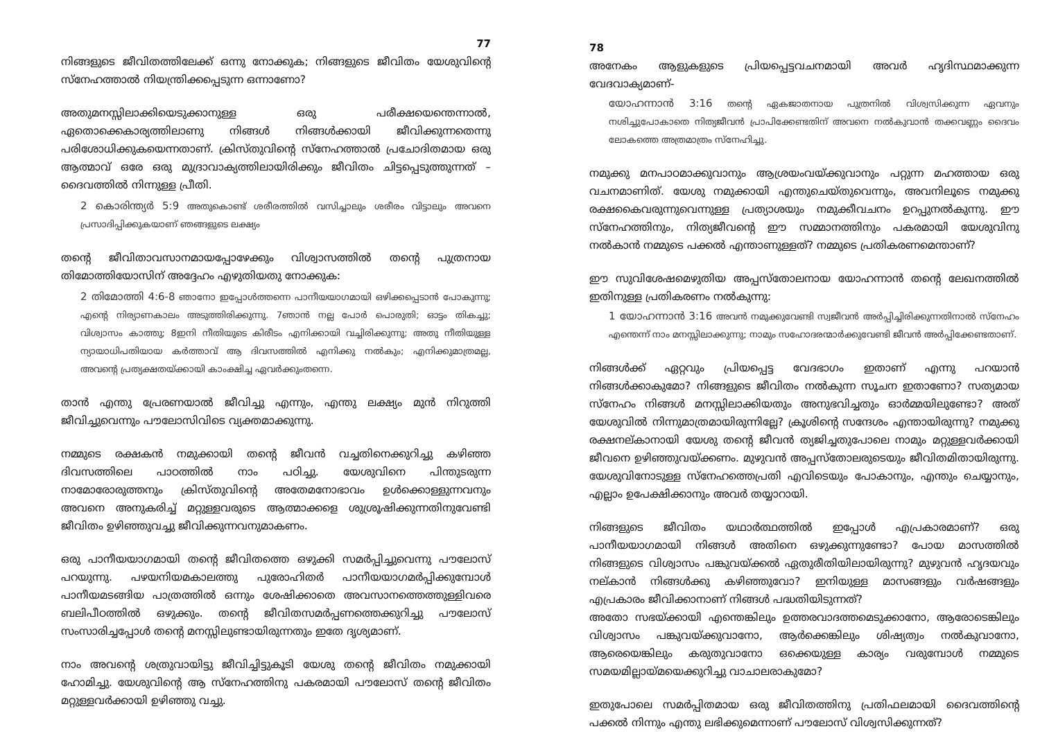77
നിങ്ങളുടെ ജീവിതത്തിലേക്ക് ഒന്നു നോക്കുക; നിങ്ങളുടെ ജീവിതം യേശുവിന്റെ സ്നേഹത്താൽ നിയന്ത്രിക്കപ്പെടുന്ന ഒന്നാണോ?
അതുമനസ്സിലാക്കിയെടുക്കാനുള്ള ഒരു പരീക്ഷയെന്തെന്നാൽ, ഏതൊക്കെകാര്യത്തിലാണു നിങ്ങൾ നിങ്ങൾക്കായി ജീവിക്കുന്നതെന്നു പരിശോധിക്കുകയെന്നതാണ്. ക്രിസ്തുവിന്റെ സ്നേഹത്താൽ പ്രചോദിതമായ ഒരു ആത്മാവ് ഒരേ ഒരു മുദ്രാവാക്യത്തിലായിരിക്കും ജീവിതം ചിട്ടപ്പെടുത്തുന്നത് – ദൈവത്തിൽ നിന്നുള്ള പ്രീതി.
2 കൊരിന്ത്യർ 5:9 അതുകൊണ്ട് ശരീരത്തിൽ വസിച്ചാലും ശരീരം വിട്ടാലും അവനെ പ്രസാദിപ്പിക്കുകയാണ് ഞങ്ങളുടെ ലക്ഷ്യം
തന്റെ ജീവിതാവസാനമായപ്പോഴേക്കും വിശ്വാസത്തിൽ തന്റെ പുത്രനായ തിമോത്തിയോസിന് അദ്ദേഹം എഴുതിയതു നോക്കുക:
2 തിമോത്തി 4:6-8 ഞാനോ ഇപ്പോൾത്തന്നെ പാനീയയാഗമായി ഒഴിക്കപ്പെടാൻ പോകുന്നു; എന്റെ നിര്യാണകാലം അടുത്തിരിക്കുന്നു. 7ഞാൻ നല്ല പോർ പൊരുതി; ഓട്ടം തികച്ചു; വിശ്വാസം കാത്തു; 8ഇനി നീതിയുടെ കിരീടം എനിക്കായി വച്ചിരിക്കുന്നു; അതു നീതിയുള്ള ന്യായാധിപതിയായ കർത്താവ് ആ ദിവസത്തിൽ എനിക്കു നൽകും; എനിക്കുമാത്രമല്ല, അവന്റെ പ്രത്യക്ഷതയ്ക്കായി കാംക്ഷിച്ച ഏവർക്കുംതന്നെ.
താൻ എന്തു പ്രേരണയാൽ ജീവിച്ചു എന്നും, എന്തു ലക്ഷ്യം മുൻ നിറുത്തി ജീവിച്ചുവെന്നും പൗലോസിവിടെ വ്യക്തമാക്കുന്നു.
നമ്മുടെ രക്ഷകൻ നമുക്കായി തന്റെ ജീവൻ വച്ചതിനെക്കുറിച്ചു കഴിഞ്ഞ ദിവസത്തിലെ പാഠത്തിൽ നാം പഠിച്ചു. യേശുവിനെ പിന്തുടരുന്ന നാമോരോരുത്തനും ക്രിസ്തുവിന്റെ അതേമനോഭാവം ഉൾക്കൊള്ളുന്നവനും അവനെ അനുകരിച്ച് മറ്റുള്ളവരുടെ ആത്മാക്കളെ ശുശ്രൂഷിക്കുന്നതിനുവേണ്ടി ജീവിതം ഉഴിഞ്ഞുവച്ചു ജീവിക്കുന്നവനുമാകണം.
ഒരു പാനീയയാഗമായി തന്റെ ജീവിതത്തെ ഒഴുക്കി സമർപ്പിച്ചുവെന്നു പൗലോസ് പറയുന്നു. പഴയനിയമകാലത്തു പുരോഹിതർ പാനീയയാഗമർപ്പിക്കുമ്പോൾ പാനീയമടങ്ങിയ പാത്രത്തിൽ ഒന്നും ശേഷിക്കാതെ അവസാനത്തെത്തുള്ളിവരെ ബലിപീഠത്തിൽ ഒഴുക്കും. തന്റെ ജീവിതസമർപ്പണത്തെക്കുറിച്ചു പൗലോസ് സംസാരിച്ചപ്പോൾ തന്റെ മനസ്സിലുണ്ടായിരുന്നതും ഇതേ ദൃശ്യമാണ്.
നാം അവന്റെ ശത്രുവായിട്ടു ജീവിച്ചിട്ടുകൂടി യേശു തന്റെ ജീവിതം നമുക്കായി ഹോമിച്ചു. യേശുവിന്റെ ആ സ്നേഹത്തിനു പകരമായി പൗലോസ് തന്റെ ജീവിതം മറ്റുള്ളവർക്കായി ഉഴിഞ്ഞു വച്ചു.
78
അനേകം ആളുകളുടെ പ്രിയപ്പെട്ടവചനമായി അവർ ഹൃദിസ്ഥമാക്കുന്ന വേദവാക്യമാണ്-
യോഹന്നാൻ 3:16 തന്റെ ഏകജാതനായ പുത്രനിൽ വിശ്വസിക്കുന്ന ഏവനും നശിച്ചുപോകാതെ നിത്യജീവൻ പ്രാപിക്കേണ്ടതിന് അവനെ നൽകുവാൻ തക്കവണ്ണം ദൈവം ലോകത്തെ അത്രമാത്രം സ്നേഹിച്ചു.
നമുക്കു മനപാഠമാക്കുവാനും ആശ്രയംവയ്ക്കുവാനും പറ്റുന്ന മഹത്തായ ഒരു വചനമാണിത്. യേശു നമുക്കായി എന്തുചെയ്തുവെന്നും, അവനിലൂടെ നമുക്കു രക്ഷകൈവരുന്നുവെന്നുള്ള പ്രത്യാശയും നമുക്കീവചനം ഉറപ്പുനൽകുന്നു. ഈ സ്നേഹത്തിനും, നിത്യജീവന്റെ ഈ സമ്മാനത്തിനും പകരമായി യേശുവിനു നൽകാൻ നമ്മുടെ പക്കൽ എന്താണുള്ളത്? നമ്മുടെ പ്രതികരണമെന്താണ്?
ഈ സുവിശേഷമെഴുതിയ അപ്പസ്തോലനായ യോഹന്നാൻ തന്റെ ലേഖനത്തിൽ ഇതിനുള്ള പ്രതികരണം നൽകുന്നു:
1 യോഹന്നാൻ 3:16 അവൻ നമുക്കുവേണ്ടി സ്വജീവൻ അർപ്പിച്ചിരിക്കുന്നതിനാൽ സ്നേഹം എന്തെന്ന് നാം മനസ്സിലാക്കുന്നു; നാമും സഹോദരന്മാർക്കുവേണ്ടി ജീവൻ അർപ്പിക്കേണ്ടതാണ്.
നിങ്ങൾക്ക് ഏറ്റവും പ്രിയപ്പെട്ട വേദഭാഗം ഇതാണ് എന്നു പറയാൻ നിങ്ങൾക്കാകുമോ? നിങ്ങളുടെ ജീവിതം നൽകുന്ന സൂചന ഇതാണോ? സത്യമായ സ്നേഹം നിങ്ങൾ മനസ്സിലാക്കിയതും അനുഭവിച്ചതും ഓർമ്മയിലുണ്ടോ? അത് യേശുവിൽ നിന്നുമാത്രമായിരുന്നില്ലേ? ക്രൂശിന്റെ സന്ദേശം എന്തായിരുന്നു? നമുക്കു രക്ഷനല്കാനായി യേശു തന്റെ ജീവൻ ത്യജിച്ചതുപോലെ നാമും മറ്റുള്ളവർക്കായി ജീവനെ ഉഴിഞ്ഞുവയ്ക്കണം. മുഴുവൻ അപ്പസ്തോലരുടെയും ജീവിതമിതായിരുന്നു. യേശുവിനോടുള്ള സ്നേഹത്തെപ്രതി എവിടെയും പോകാനും, എന്തും ചെയ്യാനും, എല്ലാം ഉപേക്ഷിക്കാനും അവർ തയ്യാറായി.
നിങ്ങളുടെ ജീവിതം യഥാർത്ഥത്തിൽ ഇപ്പോൾ എപ്രകാരമാണ്? ഒരു പാനീയയാഗമായി നിങ്ങൾ അതിനെ ഒഴുക്കുന്നുണ്ടോ? പോയ മാസത്തിൽ നിങ്ങളുടെ വിശ്വാസം പങ്കുവയ്ക്കൽ ഏതുരീതിയിലായിരുന്നു? മുഴുവൻ ഹൃദയവും നല്കാൻ നിങ്ങൾക്കു കഴിഞ്ഞുവോ? ഇനിയുള്ള മാസങ്ങളും വർഷങ്ങളും എപ്രകാരം ജീവിക്കാനാണ് നിങ്ങൾ പദ്ധതിയിടുന്നത്?
അതോ സഭയ്ക്കായി എന്തെങ്കിലും ഉത്തരവാദത്തമെടുക്കാനോ, ആരോടെങ്കിലും വിശ്വാസം പങ്കുവയ്ക്കുവാനോ, ആർക്കെങ്കിലും ശിഷ്യത്വം നൽകുവാനോ, ആരെയെങ്കിലും കരുതുവാനോ ഒക്കെയുള്ള കാര്യം വരുമ്പോൾ നമ്മുടെ സമയമില്ലായ്മയെക്കുറിച്ചു വാചാലരാകുമോ?
ഇതുപോലെ സമർപ്പിതമായ ഒരു ജീവിതത്തിനു പ്രതിഫലമായി ദൈവത്തിന്റെ പക്കൽ നിന്നും എന്തു ലഭിക്കുമെന്നാണ് പൗലോസ് വിശ്വസിക്കുന്നത്?